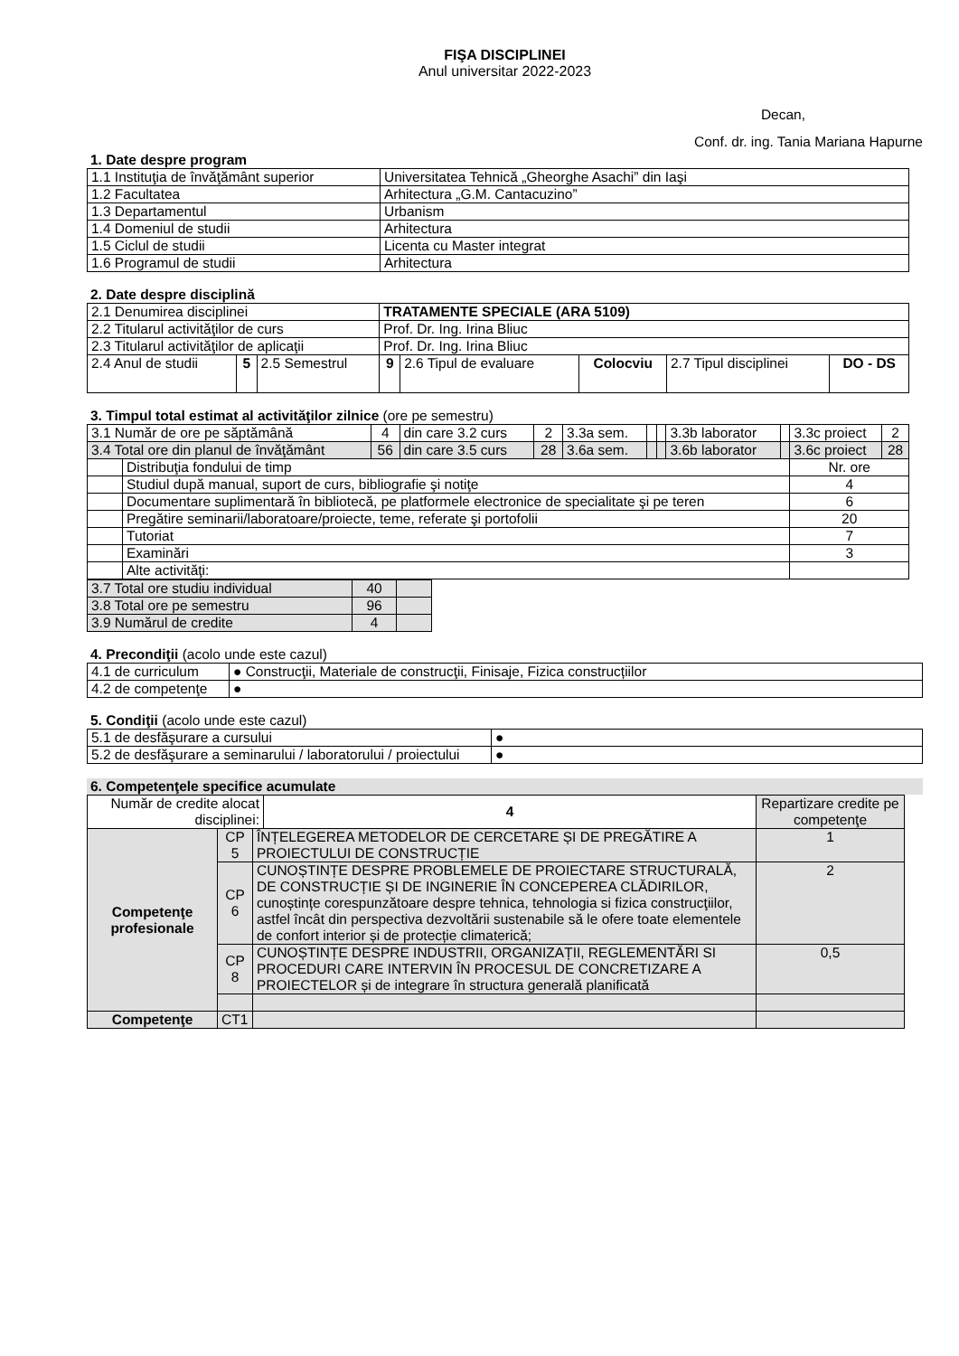FIŞA DISCIPLINEI
Anul universitar 2022-2023
Decan,
Conf. dr. ing. Tania Mariana Hapurne
1. Date despre program
| 1.1 Instituţia de învăţământ superior | Universitatea Tehnică „Gheorghe Asachi” din Iaşi |
| 1.2 Facultatea | Arhitectura „G.M. Cantacuzino” |
| 1.3 Departamentul | Urbanism |
| 1.4 Domeniul de studii | Arhitectura |
| 1.5 Ciclul de studii | Licenta cu Master integrat |
| 1.6 Programul de studii | Arhitectura |
2. Date despre disciplină
| 2.1 Denumirea disciplinei | | | TRATAMENTE SPECIALE (ARA 5109) | | | | |
| 2.2 Titularul activităţilor de curs | | | Prof. Dr. Ing. Irina Bliuc | | | | |
| 2.3 Titularul activităţilor de aplicaţii | | | Prof. Dr. Ing. Irina Bliuc | | | | |
| 2.4 Anul de studii | 5 | 2.5 Semestrul | 9 | 2.6 Tipul de evaluare | Colocviu | 2.7 Tipul disciplinei | DO - DS |
3. Timpul total estimat al activităţilor zilnice (ore pe semestru)
| 3.1 Număr de ore pe săptămână | | 4 | din care 3.2 curs | 2 | 3.3a sem. | | | 3.3b laborator | | 3.3c proiect | 2 |
| 3.4 Total ore din planul de învăţământ | | 56 | din care 3.5 curs | 28 | 3.6a sem. | | | 3.6b laborator | | 3.6c proiect | 28 |
| | Distribuţia fondului de timp | | | | | | | | | Nr. ore | |
| | Studiul după manual, suport de curs, bibliografie şi notiţe | | | | | | | | | 4 | |
| | Documentare suplimentară în bibliotecă, pe platformele electronice de specialitate şi pe teren | | | | | | | | | 6 | |
| | Pregătire seminarii/laboratoare/proiecte, teme, referate şi portofolii | | | | | | | | | 20 | |
| | Tutoriat | | | | | | | | | 7 | |
| | Examinări | | | | | | | | | 3 | |
| | Alte activităţi: | | | | | | | | | | |
| 3.7 Total ore studiu individual | 40 | |
| 3.8 Total ore pe semestru | 96 | |
| 3.9 Numărul de credite | 4 | |
4. Precondiţii (acolo unde este cazul)
| 4.1 de curriculum | ● Construcţii, Materiale de construcţii, Finisaje, Fizica construcțiilor |
| 4.2 de competenţe | ● |
5. Condiţii (acolo unde este cazul)
| 5.1 de desfăşurare a cursului | ● |
| 5.2 de desfăşurare a seminarului / laboratorului / proiectului | ● |
6. Competenţele specifice acumulate
| Număr de credite alocat disciplinei: | | | 4 | Repartizare credite pe competenţe |
| Competenţe profesionale | CP 5 | ÎNȚELEGEREA METODELOR DE CERCETARE ȘI DE PREGĂTIRE A PROIECTULUI DE CONSTRUCȚIE | | 1 |
| | CP 6 | CUNOȘTINȚE DESPRE PROBLEMELE DE PROIECTARE STRUCTURALĂ, DE CONSTRUCȚIE ȘI DE INGINERIE ÎN CONCEPEREA CLĂDIRILOR, cunoștințe corespunzătoare despre tehnica, tehnologia si fizica construcţiilor, astfel încât din perspectiva dezvoltării sustenabile să le ofere toate elementele de confort interior și de protecție climaterică; | | 2 |
| | CP 8 | CUNOȘTINȚE DESPRE INDUSTRII, ORGANIZAȚII, REGLEMENTĂRI SI PROCEDURI CARE INTERVIN ÎN PROCESUL DE CONCRETIZARE A PROIECTELOR și de integrare în structura generală planificată | | 0,5 |
| Competenţe | CT1 | | | |